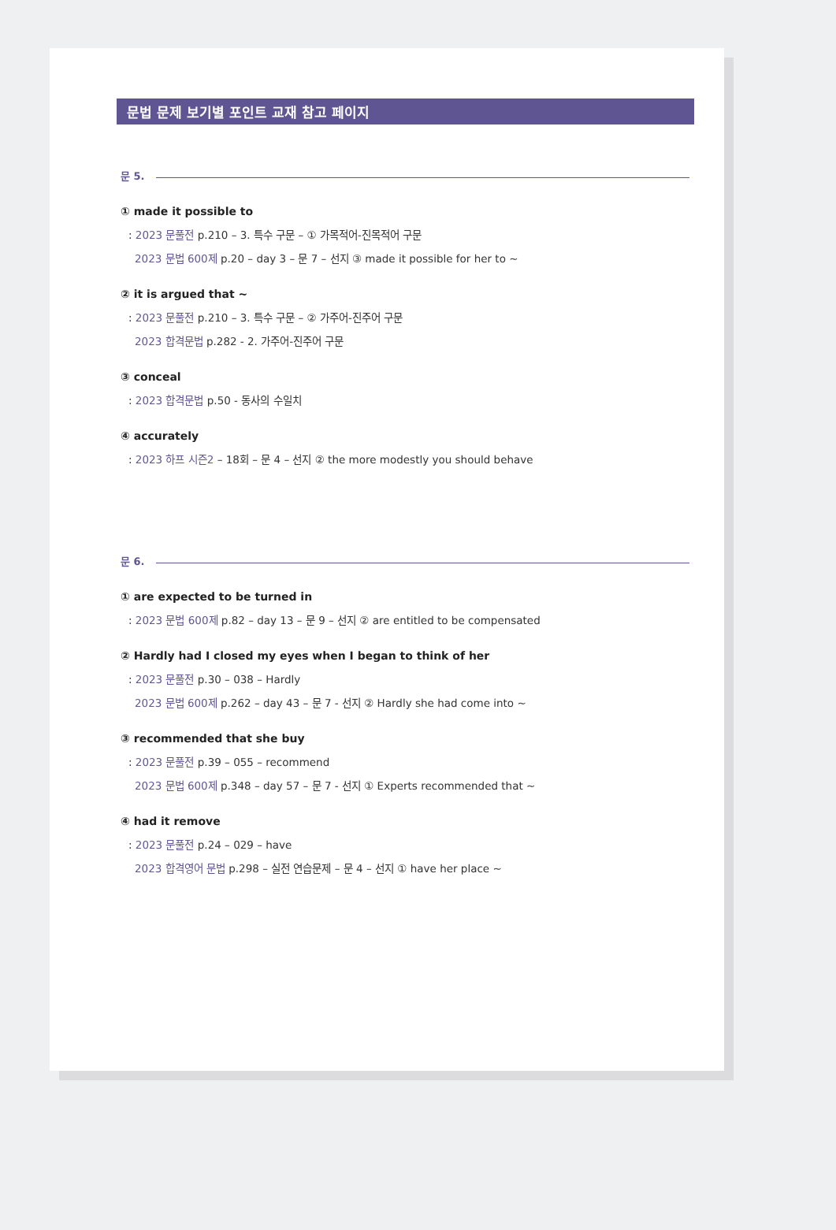문법 문제 보기별 포인트 교재 참고 페이지
문 5.
① made it possible to
: 2023 문풀전 p.210 – 3. 특수 구문 – ① 가목적어-진목적어 구문
2023 문법 600제 p.20 – day 3 – 문 7 – 선지 ③ made it possible for her to ~
② it is argued that ~
: 2023 문풀전 p.210 – 3. 특수 구문 – ② 가주어-진주어 구문
2023 합격문법 p.282 - 2. 가주어-진주어 구문
③ conceal
: 2023 합격문법 p.50 - 동사의 수일치
④ accurately
: 2023 하프 시즌2 – 18회 – 문 4 – 선지 ② the more modestly you should behave
문 6.
① are expected to be turned in
: 2023 문법 600제 p.82 – day 13 – 문 9 – 선지 ② are entitled to be compensated
② Hardly had I closed my eyes when I began to think of her
: 2023 문풀전 p.30 – 038 – Hardly
2023 문법 600제 p.262 – day 43 – 문 7 - 선지 ② Hardly she had come into ~
③ recommended that she buy
: 2023 문풀전 p.39 – 055 – recommend
2023 문법 600제 p.348 – day 57 – 문 7 - 선지 ① Experts recommended that ~
④ had it remove
: 2023 문풀전 p.24 – 029 – have
2023 합격영어 문법 p.298 – 실전 연습문제 – 문 4 – 선지 ① have her place ~